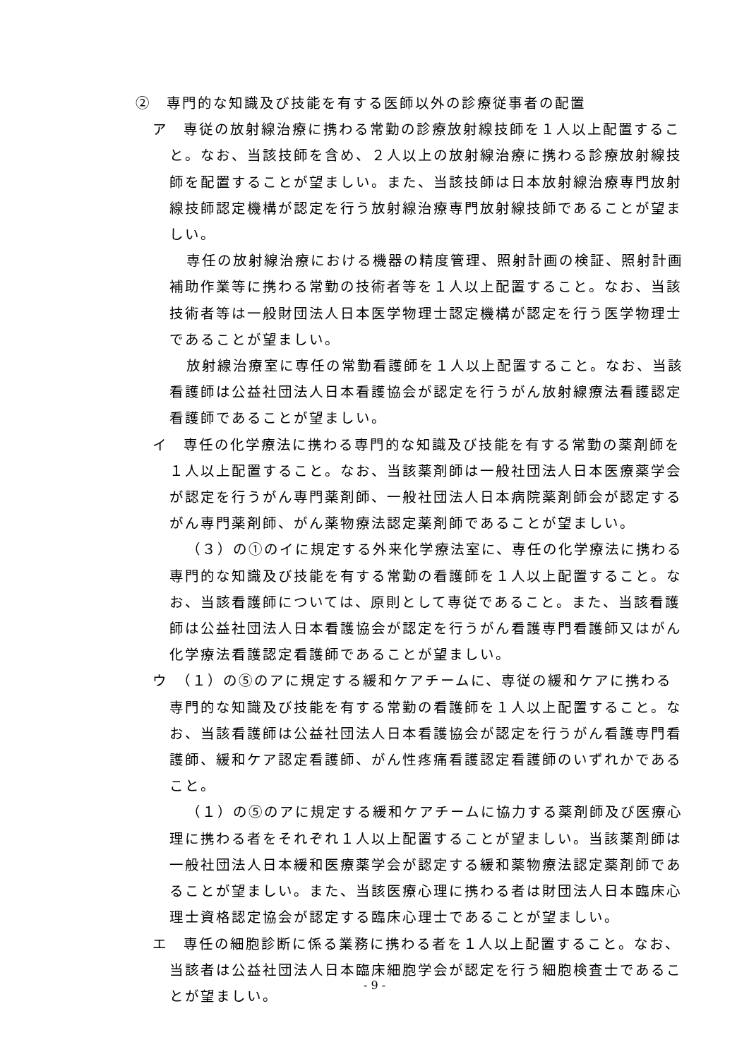②　専門的な知識及び技能を有する医師以外の診療従事者の配置
ア　専従の放射線治療に携わる常勤の診療放射線技師を１人以上配置すること。なお、当該技師を含め、２人以上の放射線治療に携わる診療放射線技師を配置することが望ましい。また、当該技師は日本放射線治療専門放射線技師認定機構が認定を行う放射線治療専門放射線技師であることが望ましい。
専任の放射線治療における機器の精度管理、照射計画の検証、照射計画補助作業等に携わる常勤の技術者等を１人以上配置すること。なお、当該技術者等は一般財団法人日本医学物理士認定機構が認定を行う医学物理士であることが望ましい。
放射線治療室に専任の常勤看護師を１人以上配置すること。なお、当該看護師は公益社団法人日本看護協会が認定を行うがん放射線療法看護認定看護師であることが望ましい。
イ　専任の化学療法に携わる専門的な知識及び技能を有する常勤の薬剤師を１人以上配置すること。なお、当該薬剤師は一般社団法人日本医療薬学会が認定を行うがん専門薬剤師、一般社団法人日本病院薬剤師会が認定するがん専門薬剤師、がん薬物療法認定薬剤師であることが望ましい。
（３）の①のイに規定する外来化学療法室に、専任の化学療法に携わる専門的な知識及び技能を有する常勤の看護師を１人以上配置すること。なお、当該看護師については、原則として専従であること。また、当該看護師は公益社団法人日本看護協会が認定を行うがん看護専門看護師又はがん化学療法看護認定看護師であることが望ましい。
ウ　（１）の⑤のアに規定する緩和ケアチームに、専従の緩和ケアに携わる専門的な知識及び技能を有する常勤の看護師を１人以上配置すること。なお、当該看護師は公益社団法人日本看護協会が認定を行うがん看護専門看護師、緩和ケア認定看護師、がん性疼痛看護認定看護師のいずれかであること。
（１）の⑤のアに規定する緩和ケアチームに協力する薬剤師及び医療心理に携わる者をそれぞれ１人以上配置することが望ましい。当該薬剤師は一般社団法人日本緩和医療薬学会が認定する緩和薬物療法認定薬剤師であることが望ましい。また、当該医療心理に携わる者は財団法人日本臨床心理士資格認定協会が認定する臨床心理士であることが望ましい。
エ　専任の細胞診断に係る業務に携わる者を１人以上配置すること。なお、当該者は公益社団法人日本臨床細胞学会が認定を行う細胞検査士であることが望ましい。
- 9 -